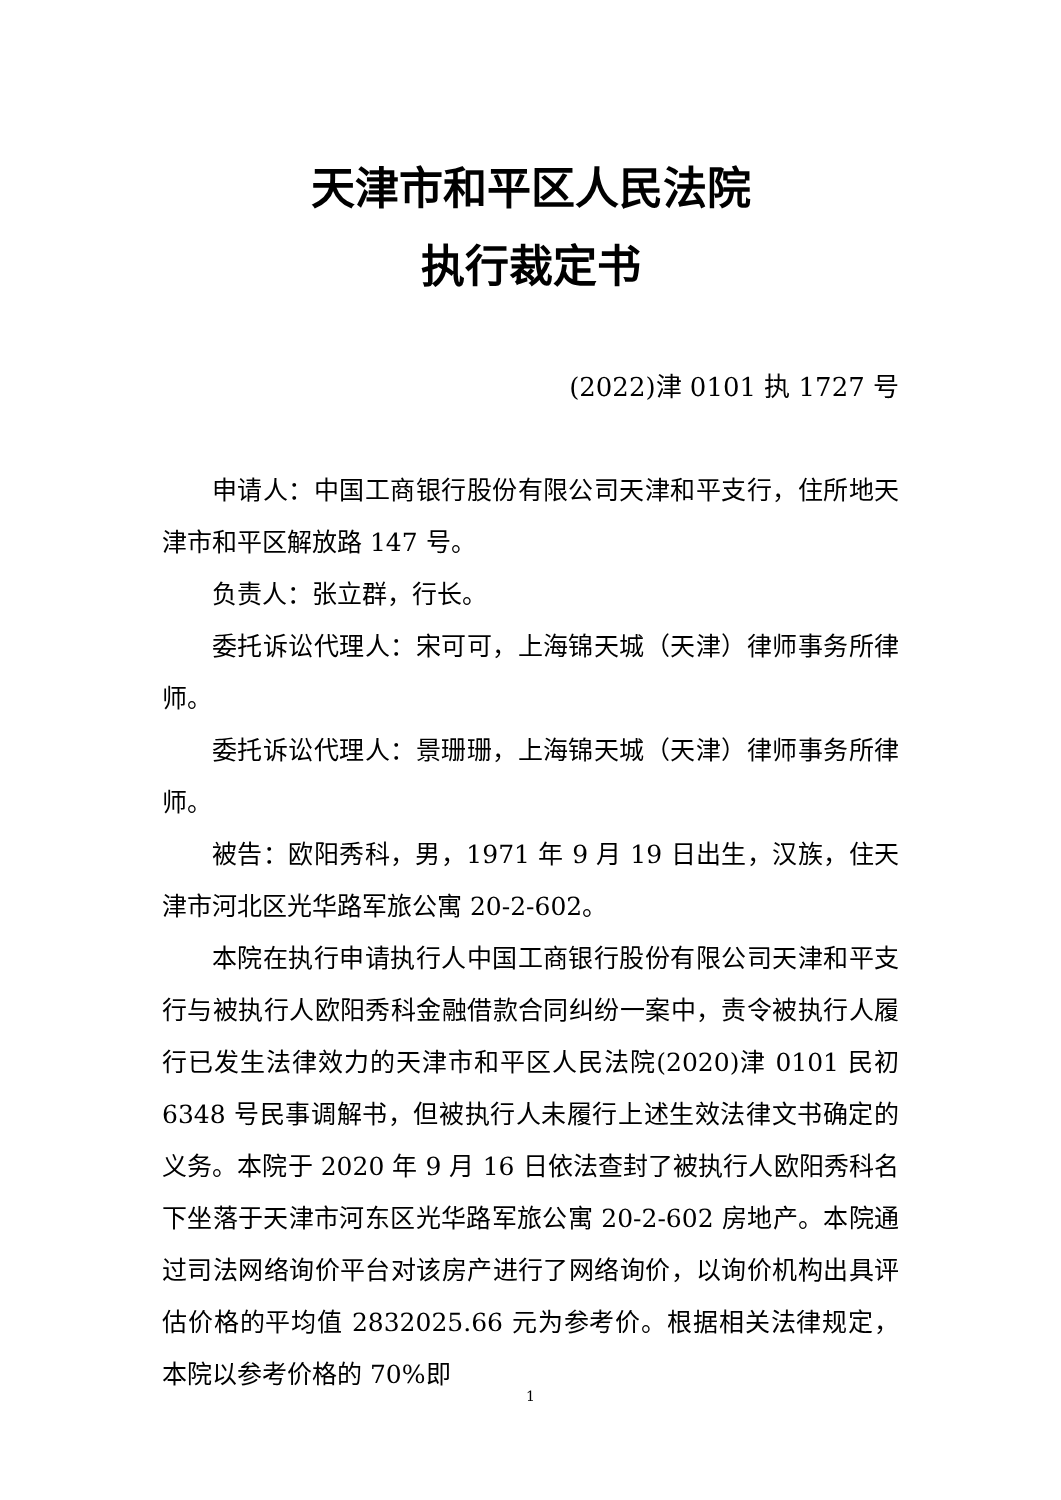天津市和平区人民法院
执行裁定书
(2022)津 0101 执 1727 号
申请人：中国工商银行股份有限公司天津和平支行，住所地天津市和平区解放路 147 号。
负责人：张立群，行长。
委托诉讼代理人：宋可可，上海锦天城（天津）律师事务所律师。
委托诉讼代理人：景珊珊，上海锦天城（天津）律师事务所律师。
被告：欧阳秀科，男，1971 年 9 月 19 日出生，汉族，住天津市河北区光华路军旅公寓 20-2-602。
本院在执行申请执行人中国工商银行股份有限公司天津和平支行与被执行人欧阳秀科金融借款合同纠纷一案中，责令被执行人履行已发生法律效力的天津市和平区人民法院(2020)津 0101 民初 6348 号民事调解书，但被执行人未履行上述生效法律文书确定的义务。本院于 2020 年 9 月 16 日依法查封了被执行人欧阳秀科名下坐落于天津市河东区光华路军旅公寓 20-2-602 房地产。本院通过司法网络询价平台对该房产进行了网络询价，以询价机构出具评估价格的平均值 2832025.66 元为参考价。根据相关法律规定，本院以参考价格的 70%即
1